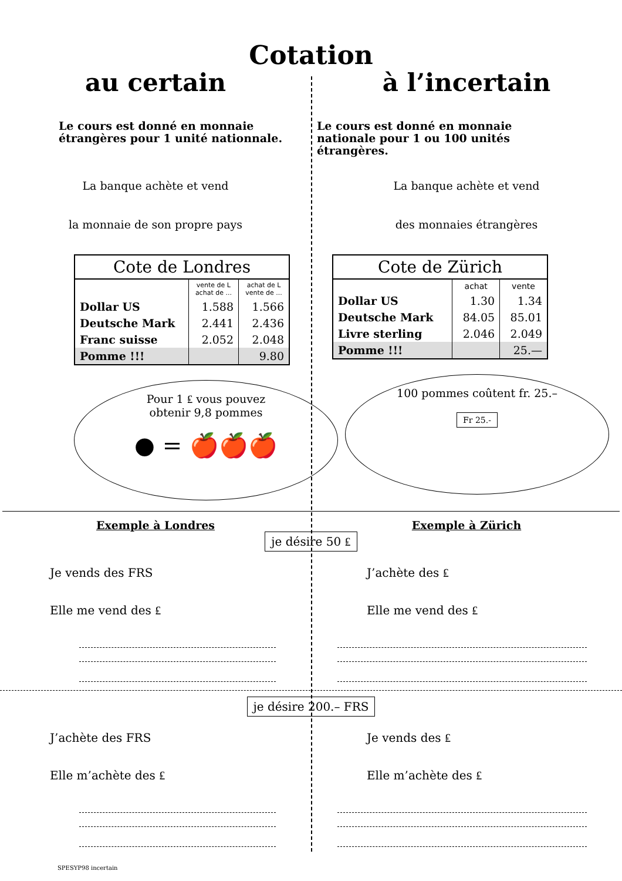Cotation
au certain à l’incertain
Le cours est donné en monnaie étrangères pour 1 unité nationnale.
Le cours est donné en monnaie nationale pour 1 ou 100 unités étrangères.
La banque achète et vend
la monnaie de son propre pays
La banque achète et vend
des monnaies étrangères
| Cote de Londres | | |
| --- | --- | --- |
| | vente de L achat de ... | achat de L vente de ... |
| Dollar US | 1.588 | 1.566 |
| Deutsche Mark | 2.441 | 2.436 |
| Franc suisse | 2.052 | 2.048 |
| Pomme !!! | | 9.80 |
Pour 1 ₤ vous pouvez
obtenir 9,8 pommes
● = 🍎🍎🍎
| Cote de Zürich | | |
| --- | --- | --- |
| | achat | vente |
| Dollar US | 1.30 | 1.34 |
| Deutsche Mark | 84.05 | 85.01 |
| Livre sterling | 2.046 | 2.049 |
| Pomme !!! | | 25.— |
100 pommes coûtent fr. 25.–
Fr 25.-
Exemple à Londres Exemple à Zürich
je désire 50 ₤
Je vends des FRS
Elle me vend des ₤
J’achète des ₤
Elle me vend des ₤
je désire 200.– FRS
J’achète des FRS
Elle m’achète des ₤
Je vends des ₤
Elle m’achète des ₤
SPESYP98 incertain